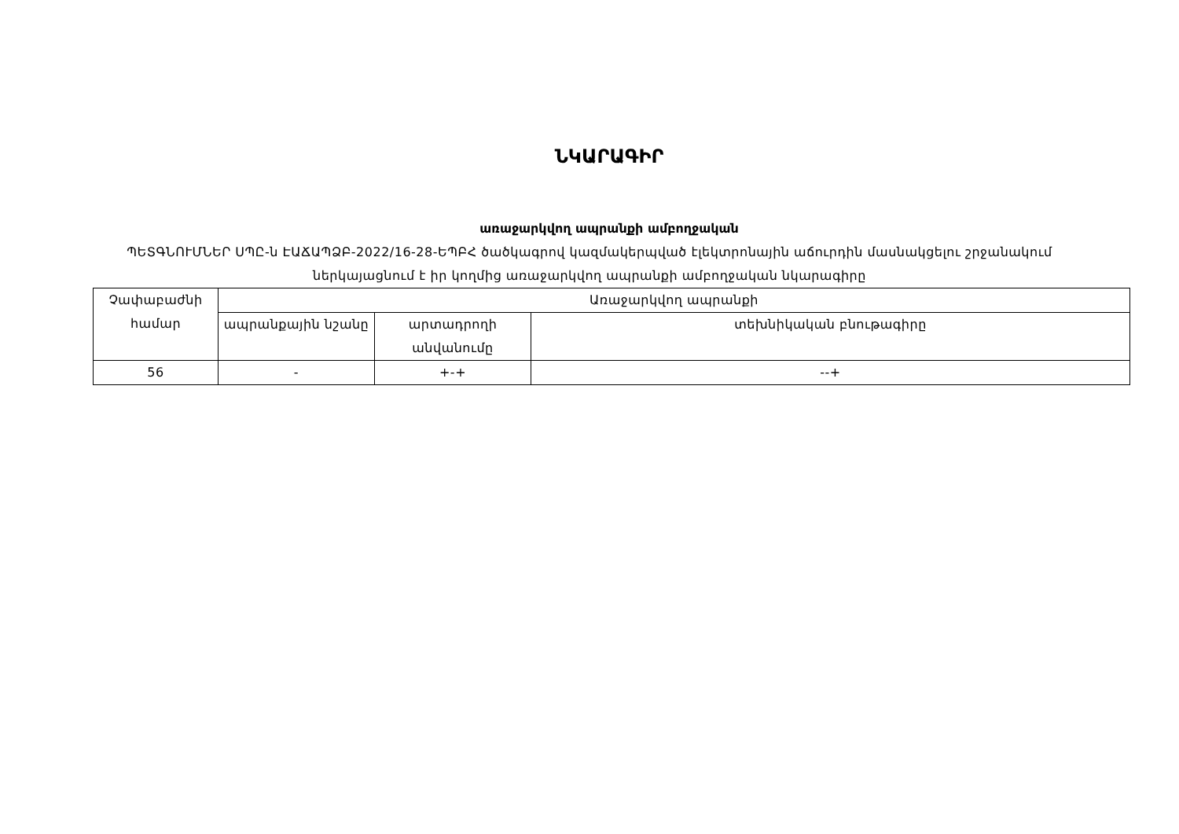ՆԿԱՐԱԳԻՐ
առաջարկվող ապրանքի ամբողջական
ՊԵՏԳՆՈՒՄՆԵՐ ՍՊԸ-ն ԷԱՃԱՊՁԲ-2022/16-28-ԵՊԲՀ ծածկագրով կազմակերպված էլեկտրոնային աճուրդին մասնակցելու շրջանակում ներկայացնում է իր կողմից առաջարկվող ապրանքի ամբողջական նկարագիրը
| Չափաբաժնի համար | Առաջարկվող ապրանքի | | |
| --- | --- | --- | --- |
| | ապրանքային նշանը | արտադրողի անվանումը | տեխնիկական բնութագիրը |
| 56 | - | +-+ | --+ |